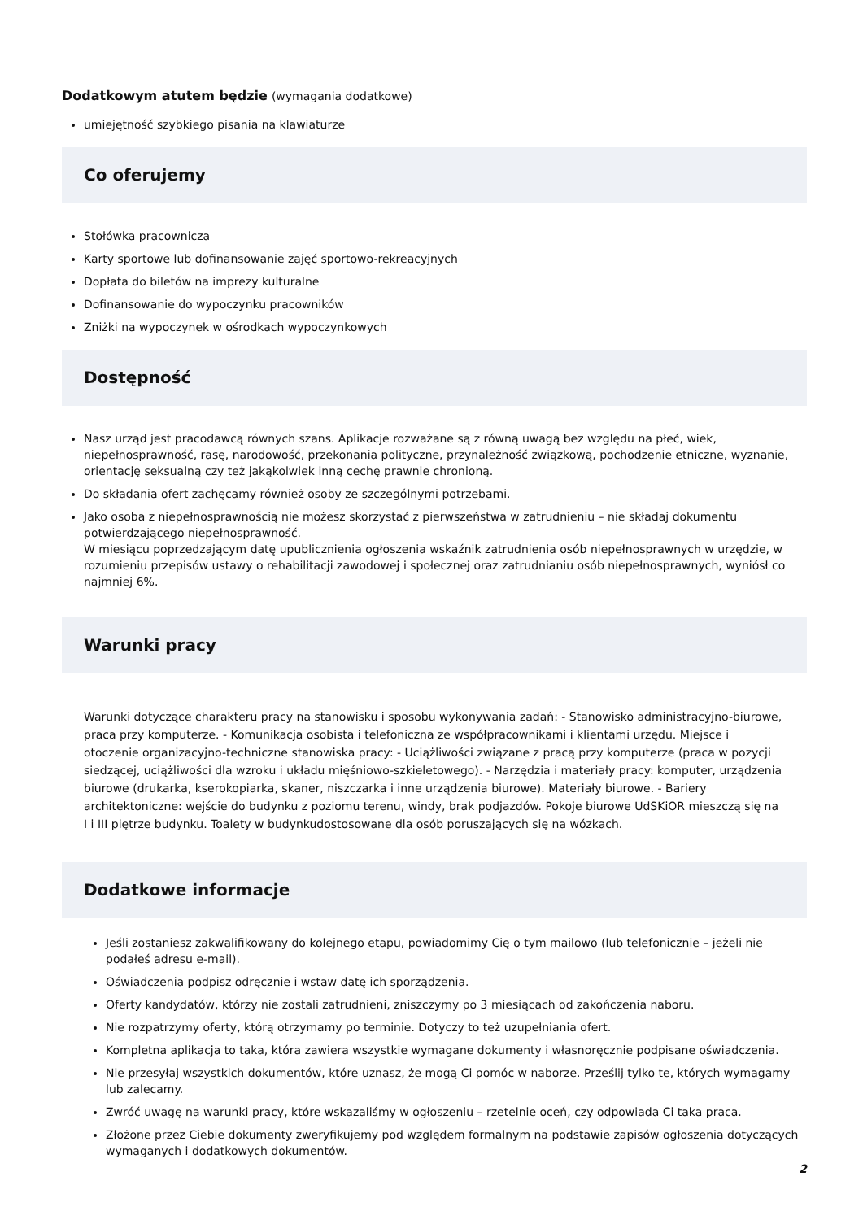Dodatkowym atutem będzie (wymagania dodatkowe)
umiejętność szybkiego pisania na klawiaturze
Co oferujemy
Stołówka pracownicza
Karty sportowe lub dofinansowanie zajęć sportowo-rekreacyjnych
Dopłata do biletów na imprezy kulturalne
Dofinansowanie do wypoczynku pracowników
Zniżki na wypoczynek w ośrodkach wypoczynkowych
Dostępność
Nasz urząd jest pracodawcą równych szans. Aplikacje rozważane są z równą uwagą bez względu na płeć, wiek, niepełnosprawność, rasę, narodowość, przekonania polityczne, przynależność związkową, pochodzenie etniczne, wyznanie, orientację seksualną czy też jakąkolwiek inną cechę prawnie chronioną.
Do składania ofert zachęcamy również osoby ze szczególnymi potrzebami.
Jako osoba z niepełnosprawnością nie możesz skorzystać z pierwszeństwa w zatrudnieniu – nie składaj dokumentu potwierdzającego niepełnosprawność.
W miesiącu poprzedzającym datę upublicznienia ogłoszenia wskaźnik zatrudnienia osób niepełnosprawnych w urzędzie, w rozumieniu przepisów ustawy o rehabilitacji zawodowej i społecznej oraz zatrudnianiu osób niepełnosprawnych, wyniósł co najmniej 6%.
Warunki pracy
Warunki dotyczące charakteru pracy na stanowisku i sposobu wykonywania zadań: - Stanowisko administracyjno-biurowe, praca przy komputerze. - Komunikacja osobista i telefoniczna ze współpracownikami i klientami urzędu. Miejsce i otoczenie organizacyjno-techniczne stanowiska pracy: - Uciążliwości związane z pracą przy komputerze (praca w pozycji siedzącej, uciążliwości dla wzroku i układu mięśniowo-szkieletowego). - Narzędzia i materiały pracy: komputer, urządzenia biurowe (drukarka, kserokopiarka, skaner, niszczarka i inne urządzenia biurowe). Materiały biurowe. - Bariery architektoniczne: wejście do budynku z poziomu terenu, windy, brak podjazdów. Pokoje biurowe UdSKiOR mieszczą się na I i III piętrze budynku. Toalety w budynkudostosowane dla osób poruszających się na wózkach.
Dodatkowe informacje
Jeśli zostaniesz zakwalifikowany do kolejnego etapu, powiadomimy Cię o tym mailowo (lub telefonicznie – jeżeli nie podałeś adresu e-mail).
Oświadczenia podpisz odręcznie i wstaw datę ich sporządzenia.
Oferty kandydatów, którzy nie zostali zatrudnieni, zniszczymy po 3 miesiącach od zakończenia naboru.
Nie rozpatrzymy oferty, którą otrzymamy po terminie. Dotyczy to też uzupełniania ofert.
Kompletna aplikacja to taka, która zawiera wszystkie wymagane dokumenty i własnoręcznie podpisane oświadczenia.
Nie przesyłaj wszystkich dokumentów, które uznasz, że mogą Ci pomóc w naborze. Prześlij tylko te, których wymagamy lub zalecamy.
Zwróć uwagę na warunki pracy, które wskazaliśmy w ogłoszeniu – rzetelnie oceń, czy odpowiada Ci taka praca.
Złożone przez Ciebie dokumenty zweryfikujemy pod względem formalnym na podstawie zapisów ogłoszenia dotyczących wymaganych i dodatkowych dokumentów.
2